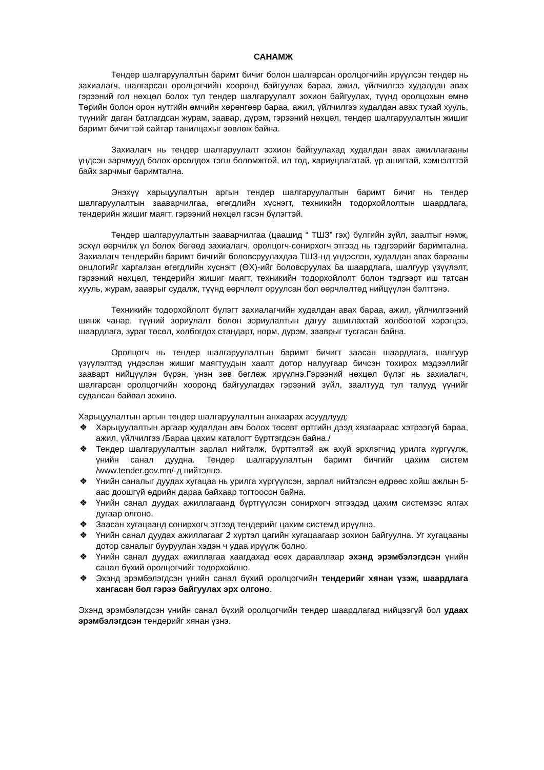САНАМЖ
Тендер шалгаруулалтын баримт бичиг болон шалгарсан оролцогчийн ирүүлсэн тендер нь захиалагч, шалгарсан оролцогчийн хооронд байгуулах бараа, ажил, үйлчилгээ худалдан авах гэрээний гол нөхцөл болох тул тендер шалгаруулалт зохион байгуулах, түүнд оролцохын өмнө Төрийн болон орон нутгийн өмчийн хөрөнгөөр бараа, ажил, үйлчилгээ худалдан авах тухай хууль, түүнийг даган батлагдсан журам, заавар, дүрэм, гэрээний нөхцөл, тендер шалгаруулалтын жишиг баримт бичигтэй сайтар танилцахыг зөвлөж байна.
Захиалагч нь тендер шалгаруулалт зохион байгуулахад худалдан авах ажиллагааны үндсэн зарчмууд болох өрсөлдөх тэгш боломжтой, ил тод, хариуцлагатай, үр ашигтай, хэмнэлттэй байх зарчмыг баримтална.
Энэхүү харьцуулалтын аргын тендер шалгаруулалтын баримт бичиг нь тендер шалгаруулалтын зааварчилгаа, өгөгдлийн хүснэгт, техникийн тодорхойлолтын шаардлага, тендерийн жишиг маягт, гэрээний нөхцөл гэсэн бүлэгтэй.
Тендер шалгаруулалтын зааварчилгаа (цаашид “ ТШЗ” гэх) бүлгийн зүйл, заалтыг нэмж, эсхүл өөрчилж үл болох бөгөөд захиалагч, оролцогч-сонирхогч этгээд нь тэдгээрийг баримтална. Захиалагч тендерийн баримт бичгийг боловсруулахдаа ТШЗ-нд үндэслэн, худалдан авах барааны онцлогийг харгалзан өгөгдлийн хүснэгт (ӨХ)-ийг боловсруулах ба шаардлага, шалгуур үзүүлэлт, гэрээний нөхцөл, тендерийн жишиг маягт, техникийн тодорхойлолт болон тэдгээрт иш татсан хууль, журам, зааврыг судалж, түүнд өөрчлөлт оруулсан бол өөрчлөлтөд нийцүүлэн бэлтгэнэ.
Техникийн тодорхойлолт бүлэгт захиалагчийн худалдан авах бараа, ажил, үйлчилгээний шинж чанар, түүний зориулалт болон зориулалтын дагуу ашиглахтай холбоотой хэрэгцээ, шаардлага, зураг төсөл, холбогдох стандарт, норм, дүрэм, зааврыг тусгасан байна.
Оролцогч нь тендер шалгаруулалтын баримт бичигт заасан шаардлага, шалгуур үзүүлэлтэд үндэслэн жишиг маягтуудын хаалт дотор налуугаар бичсэн тохирох мэдээллийг зааварт нийцүүлэн бүрэн, үнэн зөв бөглөж ирүүлнэ.Гэрээний нөхцөл бүлэг нь захиалагч, шалгарсан оролцогчийн хооронд байгуулагдах гэрээний зүйл, заалтууд тул талууд үүнийг судалсан байвал зохино.
Харьцуулалтын аргын тендер шалгаруулалтын анхаарах асуудлууд:
❖ Харьцуулалтын аргаар худалдан авч болох төсөвт өртгийн дээд хязгаараас хэтрээгүй бараа, ажил, үйлчилгээ /Бараа цахим каталогт бүртгэгдсэн байна./
❖ Тендер шалгаруулалтын зарлал нийтэлж, бүртгэлтэй аж ахуй эрхлэгчид урилга хүргүүлж, үнийн санал дуудна. Тендер шалгаруулалтын баримт бичгийг цахим систем /www.tender.gov.mn/-д нийтэлнэ.
❖ Үнийн саналыг дуудах хугацаа нь урилга хүргүүлсэн, зарлал нийтэлсэн өдрөөс хойш ажлын 5-аас доошгүй өдрийн дараа байхаар тогтоосон байна.
❖ Үнийн санал дуудах ажиллагаанд бүртгүүлсэн сонирхогч этгээдэд цахим системээс ялгах дугаар олгоно.
❖ Заасан хугацаанд сонирхогч этгээд тендерийг цахим системд ирүүлнэ.
❖ Үнийн санал дуудах ажиллагааг 2 хүртэл цагийн хугацаагаар зохион байгуулна. Уг хугацааны дотор саналыг бууруулан хэдэн ч удаа ирүүлж болно.
❖ Үнийн санал дуудах ажиллагаа хаагдахад өсөх дарааллаар эхэнд эрэмбэлэгдсэн үнийн санал бүхий оролцогчийг тодорхойлно.
❖ Эхэнд эрэмбэлэгдсэн үнийн санал бүхий оролцогчийн тендерийг хянан үзэж, шаардлага хангасан бол гэрээ байгуулах эрх олгоно.
Эхэнд эрэмбэлэгдсэн үнийн санал бүхий оролцогчийн тендер шаардлагад нийцээгүй бол удаах эрэмбэлэгдсэн тендерийг хянан үзнэ.